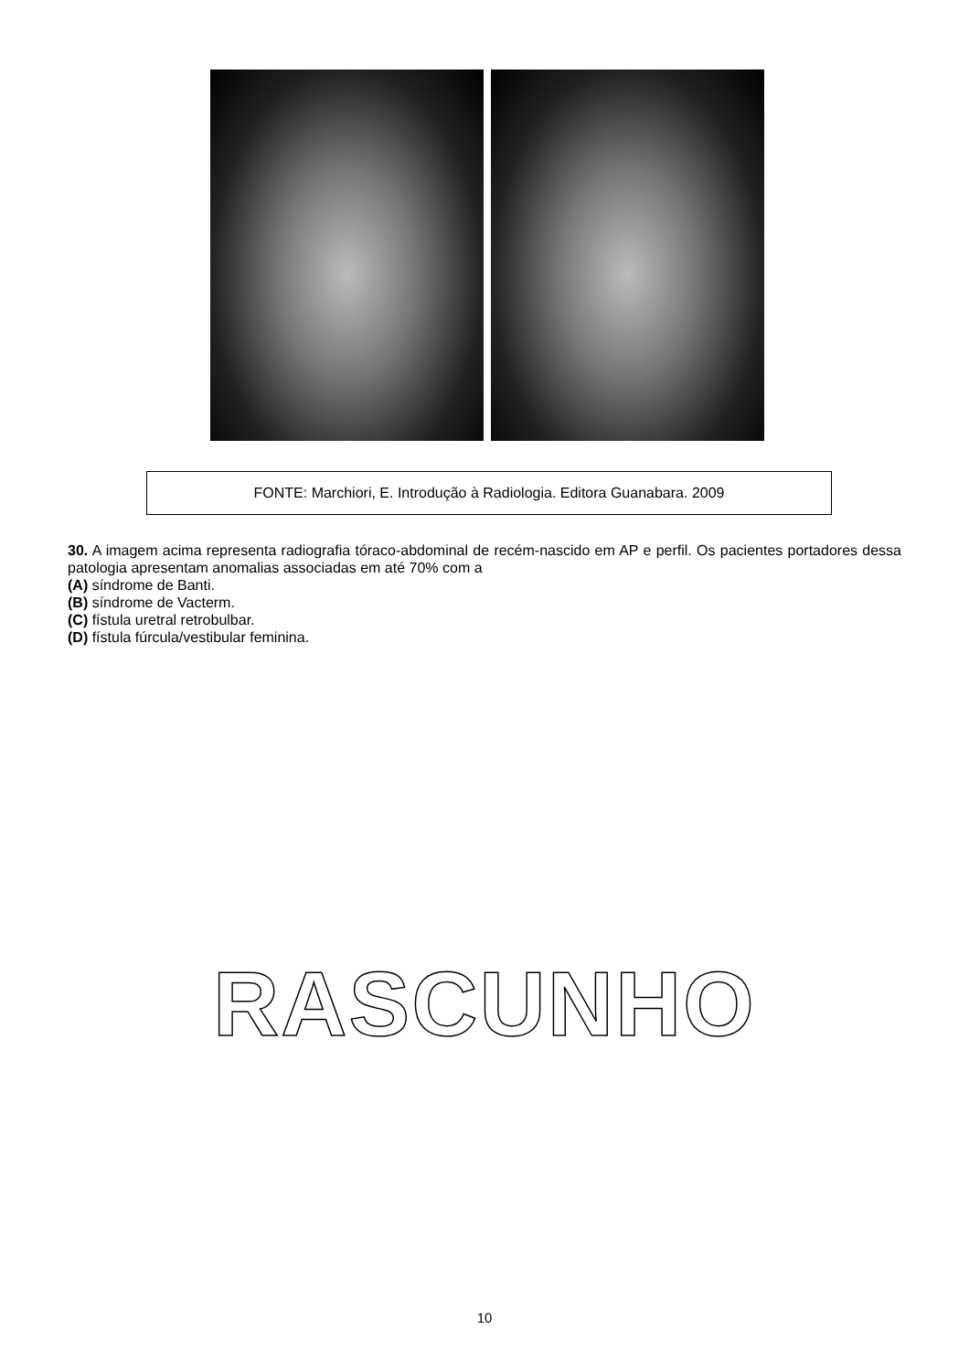FONTE: Marchiori, E. Introdução à Radiologia. Editora Guanabara. 2009
30. A imagem acima representa radiografia tóraco-abdominal de recém-nascido em AP e perfil. Os pacientes portadores dessa patologia apresentam anomalias associadas em até 70% com a
(A) síndrome de Banti.
(B) síndrome de Vacterm.
(C) fístula uretral retrobulbar.
(D) fístula fúrcula/vestibular feminina.
RASCUNHO
10